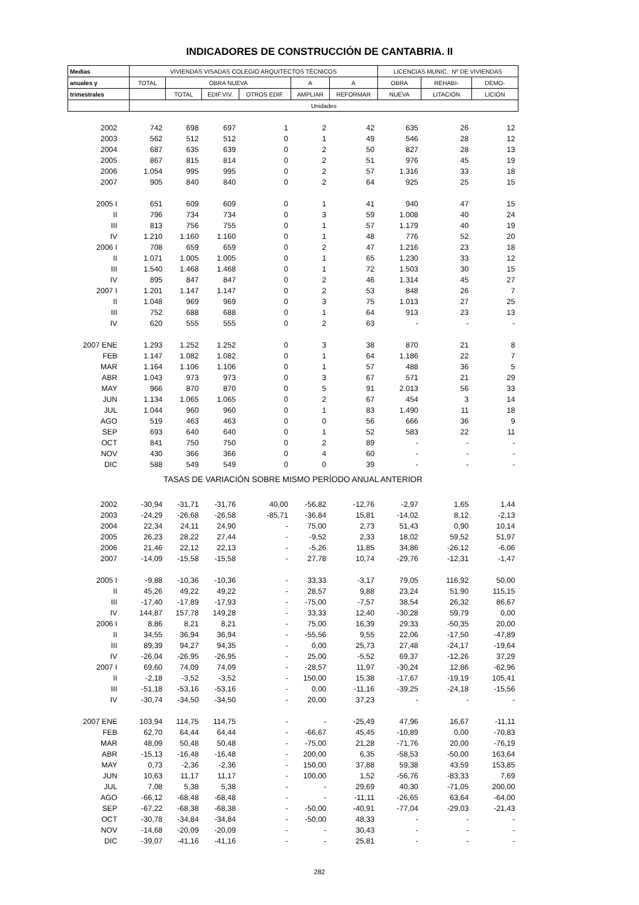INDICADORES DE CONSTRUCCIÓN DE CANTABRIA. II
| Medias | VIVIENDAS VISADAS COLEGIO ARQUITECTOS TÉCNICOS | | | | | | LICENCIAS MUNIC.: Nº DE VIVIENDAS | | |
| --- | --- | --- | --- | --- | --- | --- | --- | --- | --- |
| anuales y | TOTAL | OBRA NUEVA | | | A | A | OBRA | REHABI- | DEMO- |
| trimestrales | | TOTAL | EDIF.VIV. | OTROS EDIF. | AMPLIAR | REFORMAR | NUEVA | LITACIÓN | LICIÓN |
| | Unidades | | | | | | | | |
| 2002 | 742 | 698 | 697 | 1 | 2 | 42 | 635 | 26 | 12 |
| 2003 | 562 | 512 | 512 | 0 | 1 | 49 | 546 | 28 | 12 |
| 2004 | 687 | 635 | 639 | 0 | 2 | 50 | 827 | 28 | 13 |
| 2005 | 867 | 815 | 814 | 0 | 2 | 51 | 976 | 45 | 19 |
| 2006 | 1.054 | 995 | 995 | 0 | 2 | 57 | 1.316 | 33 | 18 |
| 2007 | 905 | 840 | 840 | 0 | 2 | 64 | 925 | 25 | 15 |
| 2005 I | 651 | 609 | 609 | 0 | 1 | 41 | 940 | 47 | 15 |
| II | 796 | 734 | 734 | 0 | 3 | 59 | 1.008 | 40 | 24 |
| III | 813 | 756 | 755 | 0 | 1 | 57 | 1.179 | 40 | 19 |
| IV | 1.210 | 1.160 | 1.160 | 0 | 1 | 48 | 776 | 52 | 20 |
| 2006 I | 708 | 659 | 659 | 0 | 2 | 47 | 1.216 | 23 | 18 |
| II | 1.071 | 1.005 | 1.005 | 0 | 1 | 65 | 1.230 | 33 | 12 |
| III | 1.540 | 1.468 | 1.468 | 0 | 1 | 72 | 1.503 | 30 | 15 |
| IV | 895 | 847 | 847 | 0 | 2 | 46 | 1.314 | 45 | 27 |
| 2007 I | 1.201 | 1.147 | 1.147 | 0 | 2 | 53 | 848 | 26 | 7 |
| II | 1.048 | 969 | 969 | 0 | 3 | 75 | 1.013 | 27 | 25 |
| III | 752 | 688 | 688 | 0 | 1 | 64 | 913 | 23 | 13 |
| IV | 620 | 555 | 555 | 0 | 2 | 63 | - | - | - |
| 2007 ENE | 1.293 | 1.252 | 1.252 | 0 | 3 | 38 | 870 | 21 | 8 |
| FEB | 1.147 | 1.082 | 1.082 | 0 | 1 | 64 | 1.186 | 22 | 7 |
| MAR | 1.164 | 1.106 | 1.106 | 0 | 1 | 57 | 488 | 36 | 5 |
| ABR | 1.043 | 973 | 973 | 0 | 3 | 67 | 571 | 21 | 29 |
| MAY | 966 | 870 | 870 | 0 | 5 | 91 | 2.013 | 56 | 33 |
| JUN | 1.134 | 1.065 | 1.065 | 0 | 2 | 67 | 454 | 3 | 14 |
| JUL | 1.044 | 960 | 960 | 0 | 1 | 83 | 1.490 | 11 | 18 |
| AGO | 519 | 463 | 463 | 0 | 0 | 56 | 666 | 36 | 9 |
| SEP | 693 | 640 | 640 | 0 | 1 | 52 | 583 | 22 | 11 |
| OCT | 841 | 750 | 750 | 0 | 2 | 89 | - | - | - |
| NOV | 430 | 366 | 366 | 0 | 4 | 60 | - | - | - |
| DIC | 588 | 549 | 549 | 0 | 0 | 39 | - | - | - |
| TASAS DE VARIACIÓN SOBRE MISMO PERÍODO ANUAL ANTERIOR | | | | | | | | | |
| 2002 | -30,94 | -31,71 | -31,76 | 40,00 | -56,82 | -12,76 | -2,97 | 1,65 | 1,44 |
| 2003 | -24,29 | -26,68 | -26,58 | -85,71 | -36,84 | 15,81 | -14,02 | 8,12 | -2,13 |
| 2004 | 22,34 | 24,11 | 24,90 | - | 75,00 | 2,73 | 51,43 | 0,90 | 10,14 |
| 2005 | 26,23 | 28,22 | 27,44 | - | -9,52 | 2,33 | 18,02 | 59,52 | 51,97 |
| 2006 | 21,46 | 22,12 | 22,13 | - | -5,26 | 11,85 | 34,86 | -26,12 | -6,06 |
| 2007 | -14,09 | -15,58 | -15,58 | - | 27,78 | 10,74 | -29,76 | -12,31 | -1,47 |
| 2005 I | -9,88 | -10,36 | -10,36 | - | 33,33 | -3,17 | 79,05 | 116,92 | 50,00 |
| II | 45,26 | 49,22 | 49,22 | - | 28,57 | 9,88 | 23,24 | 51,90 | 115,15 |
| III | -17,40 | -17,89 | -17,93 | - | -75,00 | -7,57 | 38,54 | 26,32 | 86,67 |
| IV | 144,87 | 157,78 | 149,28 | - | 33,33 | 12,40 | -30,28 | 59,79 | 0,00 |
| 2006 I | 8,86 | 8,21 | 8,21 | - | 75,00 | 16,39 | 29,33 | -50,35 | 20,00 |
| II | 34,55 | 36,94 | 36,94 | - | -55,56 | 9,55 | 22,06 | -17,50 | -47,89 |
| III | 89,39 | 94,27 | 94,35 | - | 0,00 | 25,73 | 27,48 | -24,17 | -19,64 |
| IV | -26,04 | -26,95 | -26,95 | - | 25,00 | -5,52 | 69,37 | -12,26 | 37,29 |
| 2007 I | 69,60 | 74,09 | 74,09 | - | -28,57 | 11,97 | -30,24 | 12,86 | -62,96 |
| II | -2,18 | -3,52 | -3,52 | - | 150,00 | 15,38 | -17,67 | -19,19 | 105,41 |
| III | -51,18 | -53,16 | -53,16 | - | 0,00 | -11,16 | -39,25 | -24,18 | -15,56 |
| IV | -30,74 | -34,50 | -34,50 | - | 20,00 | 37,23 | - | - | - |
| 2007 ENE | 103,94 | 114,75 | 114,75 | - | - | -25,49 | 47,96 | 16,67 | -11,11 |
| FEB | 62,70 | 64,44 | 64,44 | - | -66,67 | 45,45 | -10,89 | 0,00 | -70,83 |
| MAR | 48,09 | 50,48 | 50,48 | - | -75,00 | 21,28 | -71,76 | 20,00 | -76,19 |
| ABR | -15,13 | -16,48 | -16,48 | - | 200,00 | 6,35 | -58,53 | -50,00 | 163,64 |
| MAY | 0,73 | -2,36 | -2,36 | - | 150,00 | 37,88 | 59,38 | 43,59 | 153,85 |
| JUN | 10,63 | 11,17 | 11,17 | - | 100,00 | 1,52 | -56,76 | -83,33 | 7,69 |
| JUL | 7,08 | 5,38 | 5,38 | - | - | 29,69 | 40,30 | -71,05 | 200,00 |
| AGO | -66,12 | -68,48 | -68,48 | - | - | -11,11 | -26,65 | 63,64 | -64,00 |
| SEP | -67,22 | -68,38 | -68,38 | - | -50,00 | -40,91 | -77,04 | -29,03 | -21,43 |
| OCT | -30,78 | -34,84 | -34,84 | - | -50,00 | 48,33 | - | - | - |
| NOV | -14,68 | -20,09 | -20,09 | - | - | 30,43 | - | - | - |
| DIC | -39,07 | -41,16 | -41,16 | - | - | 25,81 | - | - | - |
282